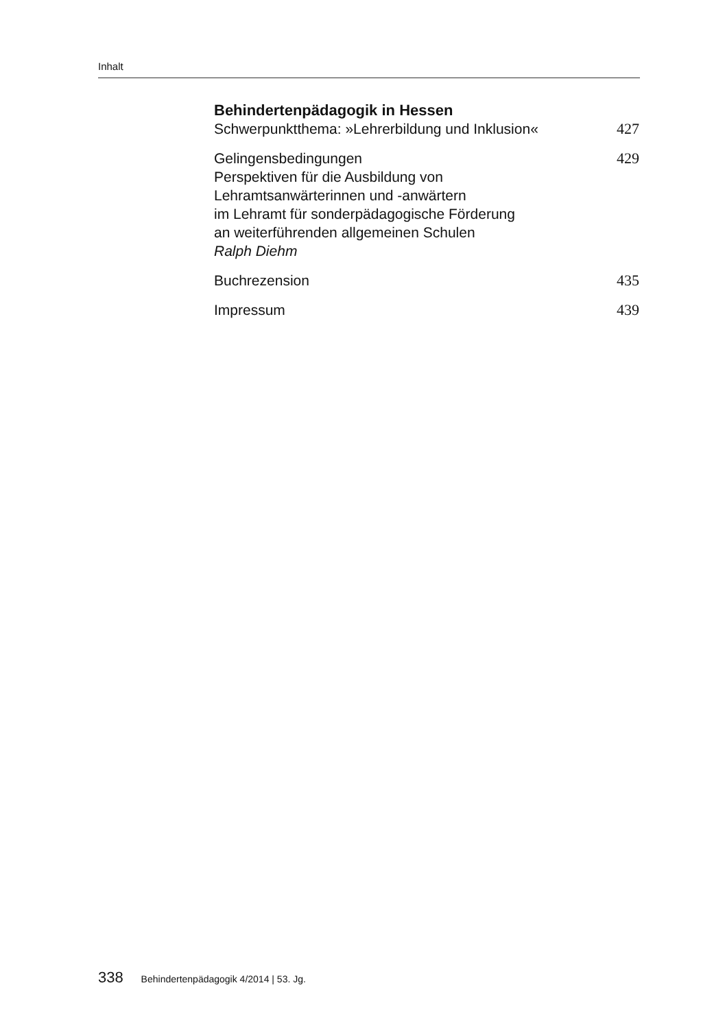Inhalt
Behindertenpädagogik in Hessen
Schwerpunktthema: »Lehrerbildung und Inklusion« 427
Gelingensbedingungen
Perspektiven für die Ausbildung von
Lehramtsanwärterinnen und -anwärtern
im Lehramt für sonderpädagogische Förderung
an weiterführenden allgemeinen Schulen
Ralph Diehm 429
Buchrezension 435
Impressum 439
338 Behindertenpädagogik 4/2014 | 53. Jg.